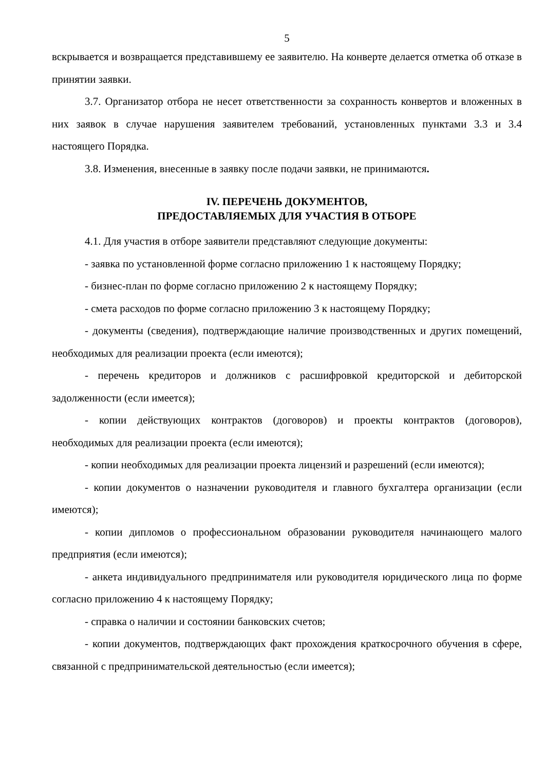5
вскрывается и возвращается представившему ее заявителю. На конверте делается отметка об отказе в принятии заявки.
3.7. Организатор отбора не несет ответственности за сохранность конвертов и вложенных в них заявок в случае нарушения заявителем требований, установленных пунктами 3.3 и 3.4 настоящего Порядка.
3.8. Изменения, внесенные в заявку после подачи заявки, не принимаются.
IV. ПЕРЕЧЕНЬ ДОКУМЕНТОВ,
ПРЕДОСТАВЛЯЕМЫХ ДЛЯ УЧАСТИЯ В ОТБОРЕ
4.1. Для участия в отборе заявители представляют следующие документы:
- заявка по установленной форме согласно приложению 1 к настоящему Порядку;
- бизнес-план по форме согласно приложению 2 к настоящему Порядку;
- смета расходов по форме согласно приложению 3 к настоящему Порядку;
- документы (сведения), подтверждающие наличие производственных и других помещений, необходимых для реализации проекта (если имеются);
- перечень кредиторов и должников с расшифровкой кредиторской и дебиторской задолженности (если имеется);
- копии действующих контрактов (договоров) и проекты контрактов (договоров), необходимых для реализации проекта (если имеются);
- копии необходимых для реализации проекта лицензий и разрешений (если имеются);
- копии документов о назначении руководителя и главного бухгалтера организации (если имеются);
- копии дипломов о профессиональном образовании руководителя начинающего малого предприятия (если имеются);
- анкета индивидуального предпринимателя или руководителя юридического лица по форме согласно приложению 4 к настоящему Порядку;
- справка о наличии и состоянии банковских счетов;
- копии документов, подтверждающих факт прохождения краткосрочного обучения в сфере, связанной с предпринимательской деятельностью (если имеется);